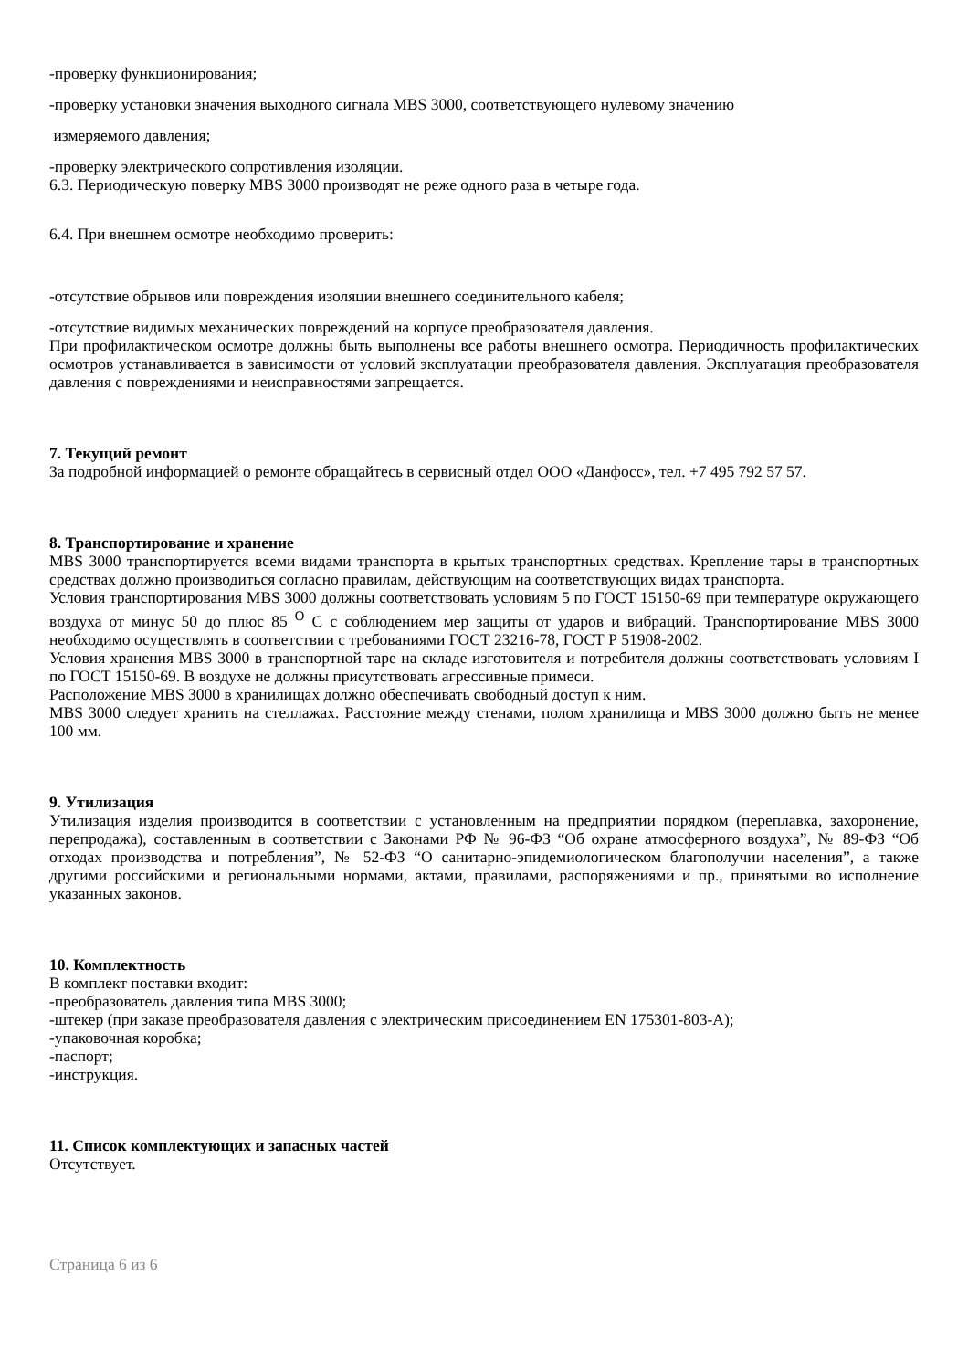-проверку функционирования;
-проверку установки значения выходного сигнала MBS 3000, соответствующего нулевому значению
измеряемого давления;
-проверку электрического сопротивления изоляции.
6.3. Периодическую поверку MBS 3000 производят не реже одного раза в четыре года.
6.4. При внешнем осмотре необходимо проверить:
-отсутствие обрывов или повреждения изоляции внешнего соединительного кабеля;
-отсутствие видимых механических повреждений на корпусе преобразователя давления.
При профилактическом осмотре должны быть выполнены все работы внешнего осмотра. Периодичность профилактических осмотров устанавливается в зависимости от условий эксплуатации преобразователя давления. Эксплуатация преобразователя давления с повреждениями и неисправностями запрещается.
7. Текущий ремонт
За подробной информацией о ремонте обращайтесь в сервисный отдел ООО «Данфосс», тел. +7 495 792 57 57.
8. Транспортирование и хранение
MBS 3000 транспортируется всеми видами транспорта в крытых транспортных средствах. Крепление тары в транспортных средствах должно производиться согласно правилам, действующим на соответствующих видах транспорта.
Условия транспортирования MBS 3000 должны соответствовать условиям 5 по ГОСТ 15150-69 при температуре окружающего воздуха от минус 50 до плюс 85 <sup>О</sup> С с соблюдением мер защиты от ударов и вибраций. Транспортирование MBS 3000 необходимо осуществлять в соответствии с требованиями ГОСТ 23216-78, ГОСТ Р 51908-2002.
Условия хранения MBS 3000 в транспортной таре на складе изготовителя и потребителя должны соответствовать условиям I по ГОСТ 15150-69. В воздухе не должны присутствовать агрессивные примеси.
Расположение MBS 3000 в хранилищах должно обеспечивать свободный доступ к ним.
MBS 3000 следует хранить на стеллажах. Расстояние между стенами, полом хранилища и MBS 3000 должно быть не менее 100 мм.
9. Утилизация
Утилизация изделия производится в соответствии с установленным на предприятии порядком (переплавка, захоронение, перепродажа), составленным в соответствии с Законами РФ № 96-ФЗ “Об охране атмосферного воздуха”, № 89-ФЗ “Об отходах производства и потребления”, № 52-ФЗ “О санитарно-эпидемиологическом благополучии населения”, а также другими российскими и региональными нормами, актами, правилами, распоряжениями и пр., принятыми во исполнение указанных законов.
10. Комплектность
В комплект поставки входит:
-преобразователь давления типа MBS 3000;
-штекер (при заказе преобразователя давления с электрическим присоединением EN 175301-803-A);
-упаковочная коробка;
-паспорт;
-инструкция.
11. Список комплектующих и запасных частей
Отсутствует.
Страница 6 из 6